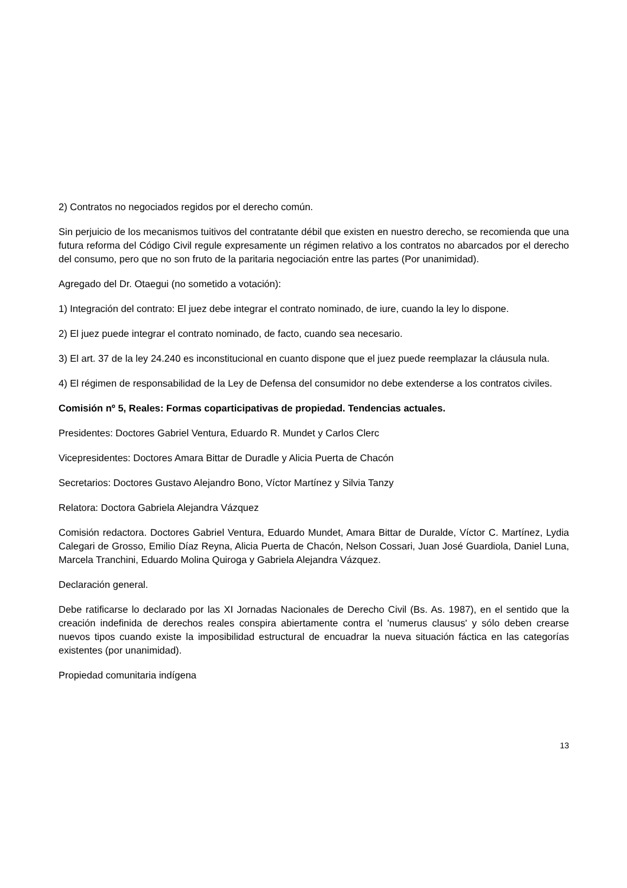2) Contratos no negociados regidos por el derecho común.
Sin perjuicio de los mecanismos tuitivos del contratante débil que existen en nuestro derecho, se recomienda que una futura reforma del Código Civil regule expresamente un régimen relativo a los contratos no abarcados por el derecho del consumo, pero que no son fruto de la paritaria negociación entre las partes (Por unanimidad).
Agregado del Dr. Otaegui (no sometido a votación):
1) Integración del contrato: El juez debe integrar el contrato nominado, de iure, cuando la ley lo dispone.
2) El juez puede integrar el contrato nominado, de facto, cuando sea necesario.
3) El art. 37 de la ley 24.240 es inconstitucional en cuanto dispone que el juez puede reemplazar la cláusula nula.
4) El régimen de responsabilidad de la Ley de Defensa del consumidor no debe extenderse a los contratos civiles.
Comisión nº 5, Reales: Formas coparticipativas de propiedad. Tendencias actuales.
Presidentes: Doctores Gabriel Ventura, Eduardo R. Mundet y Carlos Clerc
Vicepresidentes: Doctores Amara Bittar de Duradle y Alicia Puerta de Chacón
Secretarios: Doctores Gustavo Alejandro Bono, Víctor Martínez y Silvia Tanzy
Relatora: Doctora Gabriela Alejandra Vázquez
Comisión redactora. Doctores Gabriel Ventura, Eduardo Mundet, Amara Bittar de Duralde, Víctor C. Martínez, Lydia Calegari de Grosso, Emilio Díaz Reyna, Alicia Puerta de Chacón, Nelson Cossari, Juan José Guardiola, Daniel Luna, Marcela Tranchini, Eduardo Molina Quiroga y Gabriela Alejandra Vázquez.
Declaración general.
Debe ratificarse lo declarado por las XI Jornadas Nacionales de Derecho Civil (Bs. As. 1987), en el sentido que la creación indefinida de derechos reales conspira abiertamente contra el 'numerus clausus' y sólo deben crearse nuevos tipos cuando existe la imposibilidad estructural de encuadrar la nueva situación fáctica en las categorías existentes (por unanimidad).
Propiedad comunitaria indígena
13